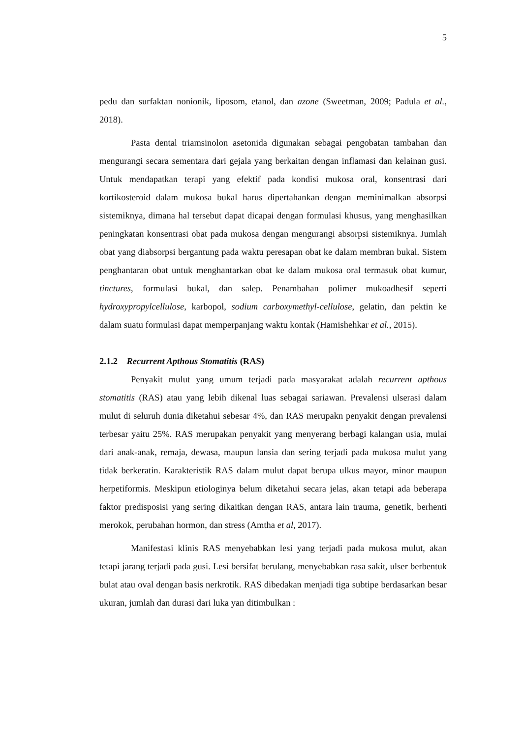5
pedu dan surfaktan nonionik, liposom, etanol, dan azone (Sweetman, 2009; Padula et al., 2018).
Pasta dental triamsinolon asetonida digunakan sebagai pengobatan tambahan dan mengurangi secara sementara dari gejala yang berkaitan dengan inflamasi dan kelainan gusi. Untuk mendapatkan terapi yang efektif pada kondisi mukosa oral, konsentrasi dari kortikosteroid dalam mukosa bukal harus dipertahankan dengan meminimalkan absorpsi sistemiknya, dimana hal tersebut dapat dicapai dengan formulasi khusus, yang menghasilkan peningkatan konsentrasi obat pada mukosa dengan mengurangi absorpsi sistemiknya. Jumlah obat yang diabsorpsi bergantung pada waktu peresapan obat ke dalam membran bukal. Sistem penghantaran obat untuk menghantarkan obat ke dalam mukosa oral termasuk obat kumur, tinctures, formulasi bukal, dan salep. Penambahan polimer mukoadhesif seperti hydroxypropylcellulose, karbopol, sodium carboxymethyl-cellulose, gelatin, dan pektin ke dalam suatu formulasi dapat memperpanjang waktu kontak (Hamishehkar et al., 2015).
2.1.2 Recurrent Apthous Stomatitis (RAS)
Penyakit mulut yang umum terjadi pada masyarakat adalah recurrent apthous stomatitis (RAS) atau yang lebih dikenal luas sebagai sariawan. Prevalensi ulserasi dalam mulut di seluruh dunia diketahui sebesar 4%, dan RAS merupakn penyakit dengan prevalensi terbesar yaitu 25%. RAS merupakan penyakit yang menyerang berbagi kalangan usia, mulai dari anak-anak, remaja, dewasa, maupun lansia dan sering terjadi pada mukosa mulut yang tidak berkeratin. Karakteristik RAS dalam mulut dapat berupa ulkus mayor, minor maupun herpetiformis. Meskipun etiologinya belum diketahui secara jelas, akan tetapi ada beberapa faktor predisposisi yang sering dikaitkan dengan RAS, antara lain trauma, genetik, berhenti merokok, perubahan hormon, dan stress (Amtha et al, 2017).
Manifestasi klinis RAS menyebabkan lesi yang terjadi pada mukosa mulut, akan tetapi jarang terjadi pada gusi. Lesi bersifat berulang, menyebabkan rasa sakit, ulser berbentuk bulat atau oval dengan basis nerkrotik. RAS dibedakan menjadi tiga subtipe berdasarkan besar ukuran, jumlah dan durasi dari luka yan ditimbulkan :